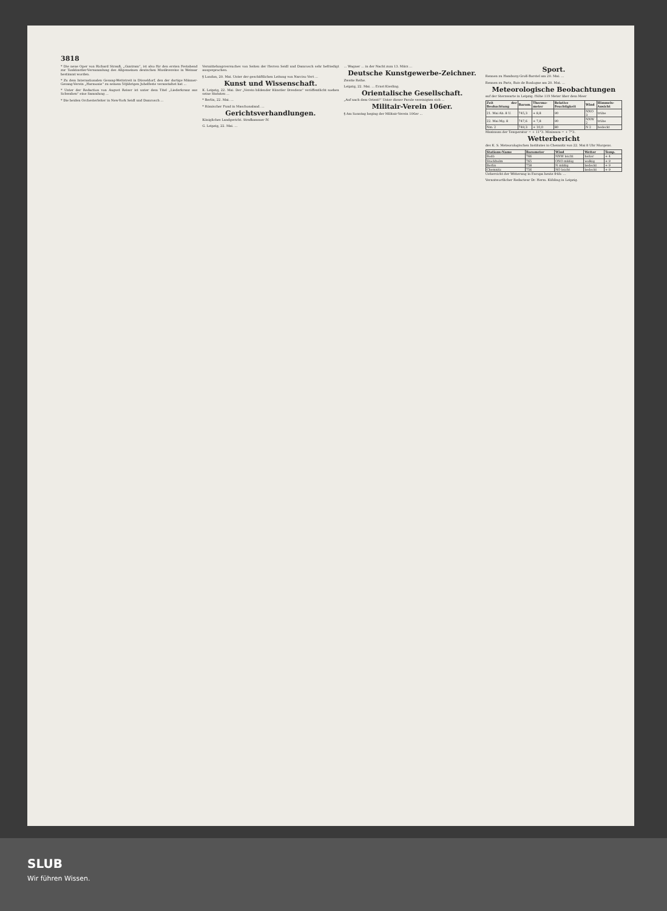3818
* Die neue Oper von Richard Strauß, „Guntram“, ist also für den ersten Festabend zur Tonkünstler-Versammlung des Allgemeinen deutschen Musikvereins in Weimar bestimmt worden.
* Zu dem Internationalen Gesang-Wettstreit in Düsseldorf, den der dortige Männer-Gesang-Verein „Harmonie“ zu seinem 50jährigen Jubelfeste veranstaltet hat ...
* Unter der Redaction von August Reiser ist unter dem Titel „Liederkranz aus Schwaben“ eine Sammlung ...
* Die beiden Orchesterleiter in New-York Seidl und Damrosch ...
Vermittelungsversuches von Seiten der Herren Seidl und Damrosch sehr befriedigt ausgesprochen.
§ London, 20. Mai. Unter der geschäftlichen Leitung von Narciso Vert ...
Kunst und Wissenschaft.
K. Leipzig, 22. Mai. Der „Verein bildender Künstler Dresdens“ veröffentlicht soeben seine Statuten ...
* Berlin, 22. Mai. ...
* Römischer Fund in Maschonaland. ...
Gerichtsverhandlungen.
Königliches Landgericht. Strafkammer IV.
G. Leipzig, 22. Mai. ...
... Wagner ... in der Nacht zum 13. März ...
Deutsche Kunstgewerbe-Zeichner.
Zweite Reihe.
Leipzig, 22. Mai. ... Ernst Kiesling.
Orientalische Gesellschaft.
„Auf nach dem Orient!“ Unter dieser Parole vereinigten sich ...
Militair-Verein 106er.
§ Am Sonntag beging der Militair-Verein 106er ...
Sport.
Rennen zu Hamburg-Groß-Borstel am 20. Mai. ...
Rennen zu Paris, Bois de Boulogne am 20. Mai. ...
Meteorologische Beobachtungen
auf der Sternwarte in Leipzig. Höhe 119 Meter über dem Meer
| Zeit der Beobachtung | Barom. | Thermo-meter | Relative Feuchtigkeit | Wind | Himmels-Ansicht |
| --- | --- | --- | --- | --- | --- |
| 21. Mai Ab. 8 U. | 745,3 | + 8,8 | 90 | NNO 3 | trübe |
| 22. Mai Mg. 8 | 747,6 | + 7,8 | 90 | NNW 2 | trübe |
| Nm. 2 | 749,3 | + 10,0 | 80 | N 2 | bedeckt |
Maximum der Temperatur = + 11°3. Minimum = + 7°3.
Wetterbericht
des K. S. Meteorologischen Institutes in Chemnitz von 22. Mai 8 Uhr Morgens.
| Stations-Name | Barometer | Wind | Wetter | Temp. |
| --- | --- | --- | --- | --- |
| Bodö | 766 | NNW leicht | heiter | + 4 |
| Stockholm | 765 | ONO mäßig | wolkig | + 9 |
| Berlin | 758 | N mäßig | bedeckt | + 9 |
| Chemnitz | 756 | NO leicht | bedeckt | + 9 |
Uebersicht der Witterung in Europa heute früh: ...
Verantwortlicher Redacteur Dr. Herm. Kühling in Leipzig.
SLUB
Wir führen Wissen.